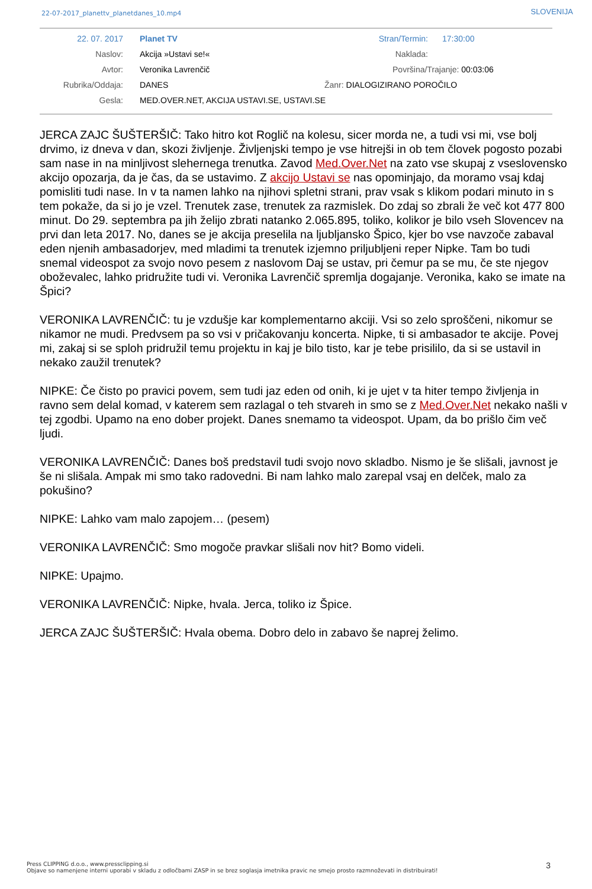22-07-2017_planettv_planetdanes_10.mp4 SLOVENIJA
| 22. 07. 2017 | Planet TV | Stran/Termin: | 17:30:00 |
| Naslov: | Akcija »Ustavi se!« | Naklada: | |
| Avtor: | Veronika Lavrenčič | Površina/Trajanje: 00:03:06 | |
| Rubrika/Oddaja: | DANES | Žanr: DIALOGIZIRANO POROČILO | |
| Gesla: | MED.OVER.NET, AKCIJA USTAVI.SE, USTAVI.SE | | |
JERCA ZAJC ŠUŠTERŠIČ: Tako hitro kot Roglič na kolesu, sicer morda ne, a tudi vsi mi, vse bolj drvimo, iz dneva v dan, skozi življenje. Življenjski tempo je vse hitrejši in ob tem človek pogosto pozabi sam nase in na minljivost slehernega trenutka. Zavod Med.Over.Net na zato vse skupaj z vseslovensko akcijo opozarja, da je čas, da se ustavimo. Z akcijo Ustavi se nas opominjajo, da moramo vsaj kdaj pomisliti tudi nase. In v ta namen lahko na njihovi spletni strani, prav vsak s klikom podari minuto in s tem pokaže, da si jo je vzel. Trenutek zase, trenutek za razmislek. Do zdaj so zbrali že več kot 477 800 minut. Do 29. septembra pa jih želijo zbrati natanko 2.065.895, toliko, kolikor je bilo vseh Slovencev na prvi dan leta 2017. No, danes se je akcija preselila na ljubljansko Špico, kjer bo vse navzoče zabaval eden njenih ambasadorjev, med mladimi ta trenutek izjemno priljubljeni reper Nipke. Tam bo tudi snemal videospot za svojo novo pesem z naslovom Daj se ustav, pri čemur pa se mu, če ste njegov oboževalec, lahko pridružite tudi vi. Veronika Lavrenčič spremlja dogajanje. Veronika, kako se imate na Špici?
VERONIKA LAVRENČIČ: tu je vzdušje kar komplementarno akciji. Vsi so zelo sproščeni, nikomur se nikamor ne mudi. Predvsem pa so vsi v pričakovanju koncerta. Nipke, ti si ambasador te akcije. Povej mi, zakaj si se sploh pridružil temu projektu in kaj je bilo tisto, kar je tebe prisililo, da si se ustavil in nekako zaužil trenutek?
NIPKE: Če čisto po pravici povem, sem tudi jaz eden od onih, ki je ujet v ta hiter tempo življenja in ravno sem delal komad, v katerem sem razlagal o teh stvareh in smo se z Med.Over.Net nekako našli v tej zgodbi. Upamo na eno dober projekt. Danes snemamo ta videospot. Upam, da bo prišlo čim več ljudi.
VERONIKA LAVRENČIČ: Danes boš predstavil tudi svojo novo skladbo. Nismo je še slišali, javnost je še ni slišala. Ampak mi smo tako radovedni. Bi nam lahko malo zarepal vsaj en delček, malo za pokušino?
NIPKE: Lahko vam malo zapojem… (pesem)
VERONIKA LAVRENČIČ: Smo mogoče pravkar slišali nov hit? Bomo videli.
NIPKE: Upajmo.
VERONIKA LAVRENČIČ: Nipke, hvala. Jerca, toliko iz Špice.
JERCA ZAJC ŠUŠTERŠIČ: Hvala obema. Dobro delo in zabavo še naprej želimo.
Press CLIPPING d.o.o., www.pressclipping.si
Objave so namenjene interni uporabi v skladu z odločbami ZASP in se brez soglasja imetnika pravic ne smejo prosto razmnoževati in distribuirati!
3